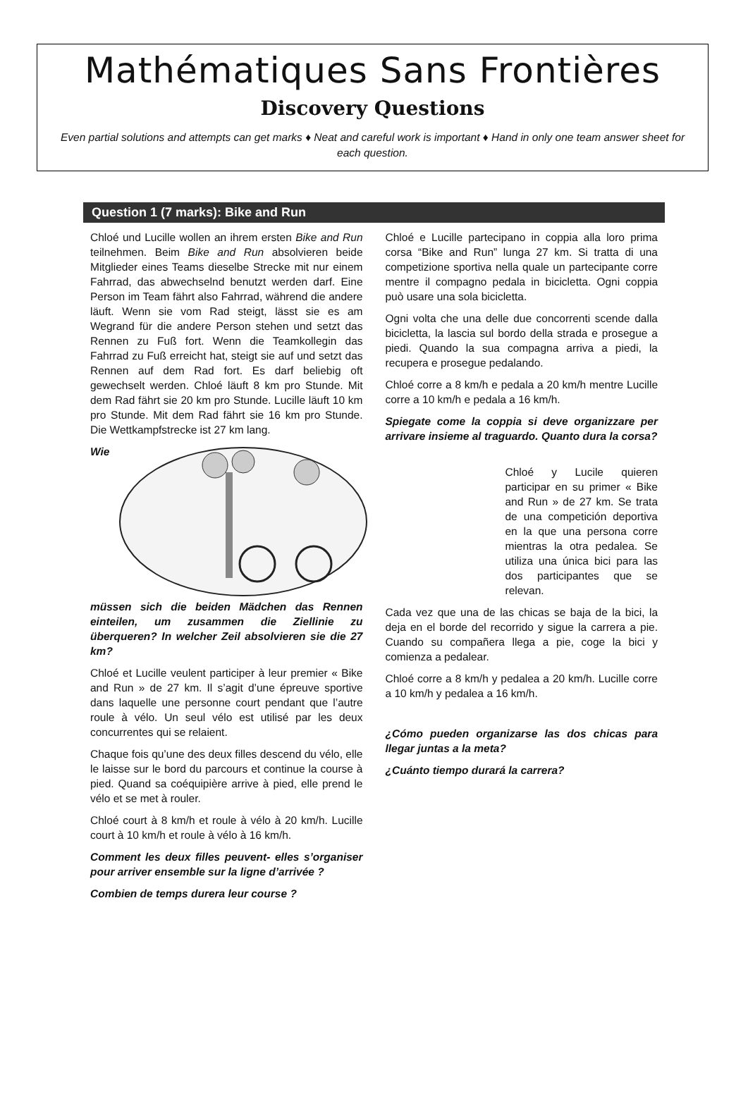Mathématiques Sans Frontières
Discovery Questions
Even partial solutions and attempts can get marks ♦ Neat and careful work is important ♦ Hand in only one team answer sheet for each question.
Question 1 (7 marks): Bike and Run
Chloé und Lucille wollen an ihrem ersten Bike and Run teilnehmen. Beim Bike and Run absolvieren beide Mitglieder eines Teams dieselbe Strecke mit nur einem Fahrrad, das abwechselnd benutzt werden darf. Eine Person im Team fährt also Fahrrad, während die andere läuft. Wenn sie vom Rad steigt, lässt sie es am Wegrand für die andere Person stehen und setzt das Rennen zu Fuß fort. Wenn die Teamkollegin das Fahrrad zu Fuß erreicht hat, steigt sie auf und setzt das Rennen auf dem Rad fort. Es darf beliebig oft gewechselt werden. Chloé läuft 8 km pro Stunde. Mit dem Rad fährt sie 20 km pro Stunde. Lucille läuft 10 km pro Stunde. Mit dem Rad fährt sie 16 km pro Stunde. Die Wettkampfstrecke ist 27 km lang.
Wie müssen sich die beiden Mädchen das Rennen einteilen, um zusammen die Ziellinie zu überqueren? In welcher Zeil absolvieren sie die 27 km?
Chloé et Lucille veulent participer à leur premier « Bike and Run » de 27 km. Il s’agit d’une épreuve sportive dans laquelle une personne court pendant que l’autre roule à vélo. Un seul vélo est utilisé par les deux concurrentes qui se relaient.
Chaque fois qu’une des deux filles descend du vélo, elle le laisse sur le bord du parcours et continue la course à pied. Quand sa coéquipière arrive à pied, elle prend le vélo et se met à rouler.
Chloé court à 8 km/h et roule à vélo à 20 km/h. Lucille court à 10 km/h et roule à vélo à 16 km/h.
Comment les deux filles peuvent- elles s’organiser pour arriver ensemble sur la ligne d’arrivée ?
Combien de temps durera leur course ?
Chloé e Lucille partecipano in coppia alla loro prima corsa “Bike and Run” lunga 27 km. Si tratta di una competizione sportiva nella quale un partecipante corre mentre il compagno pedala in bicicletta. Ogni coppia può usare una sola bicicletta.
Ogni volta che una delle due concorrenti scende dalla bicicletta, la lascia sul bordo della strada e prosegue a piedi. Quando la sua compagna arriva a piedi, la recupera e prosegue pedalando.
Chloé corre a 8 km/h e pedala a 20 km/h mentre Lucille corre a 10 km/h e pedala a 16 km/h.
Spiegate come la coppia si deve organizzare per arrivare insieme al traguardo. Quanto dura la corsa?
Chloé y Lucile quieren participar en su primer « Bike and Run » de 27 km. Se trata de una competición deportiva en la que una persona corre mientras la otra pedalea. Se utiliza una única bici para las dos participantes que se relevan.
Cada vez que una de las chicas se baja de la bici, la deja en el borde del recorrido y sigue la carrera a pie. Cuando su compañera llega a pie, coge la bici y comienza a pedalear.
Chloé corre a 8 km/h y pedalea a 20 km/h. Lucille corre a 10 km/h y pedalea a 16 km/h.
¿Cómo pueden organizarse las dos chicas para llegar juntas a la meta?
¿Cuánto tiempo durará la carrera?